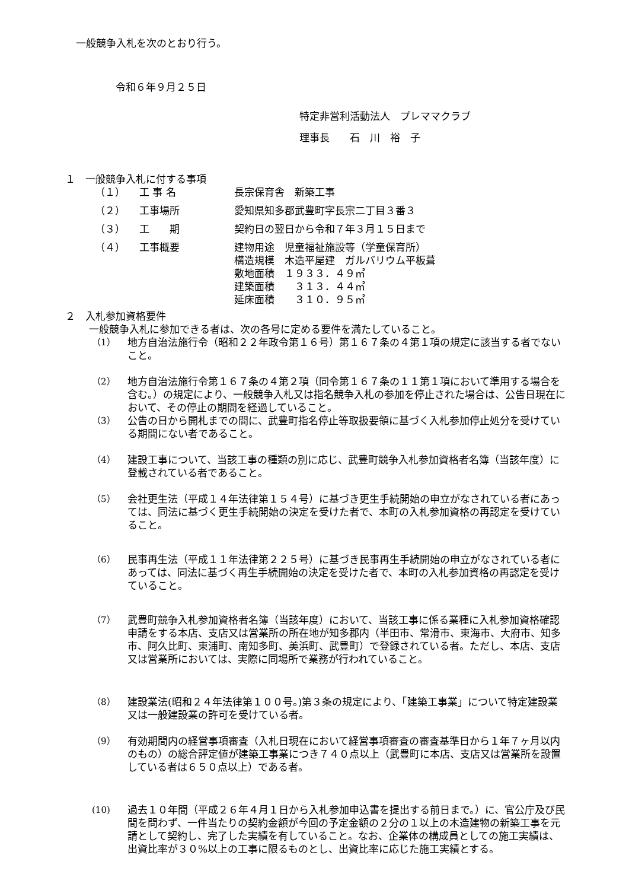一般競争入札を次のとおり行う。
令和６年９月２５日
特定非営利活動法人　プレママクラブ
理事長　　石　川　裕　子
１　一般競争入札に付する事項
（１） 工 事 名 長宗保育舎　新築工事
（２） 工事場所 愛知県知多郡武豊町字長宗二丁目３番３
（３） 工　　期 契約日の翌日から令和７年３月１５日まで
（４） 工事概要 建物用途　児童福祉施設等（学童保育所）
構造規模　木造平屋建　ガルバリウム平板葺
敷地面積　１９３３．４９㎡
建築面積　　３１３．４４㎡
延床面積　　３１０．９５㎡
２　入札参加資格要件
一般競争入札に参加できる者は、次の各号に定める要件を満たしていること。
（1） 地方自治法施行令（昭和２２年政令第１６号）第１６７条の４第１項の規定に該当する者でないこと。
（2） 地方自治法施行令第１６７条の４第２項（同令第１６７条の１１第１項において準用する場合を含む。）の規定により、一般競争入札又は指名競争入札の参加を停止された場合は、公告日現在において、その停止の期間を経過していること。
（3） 公告の日から開札までの間に、武豊町指名停止等取扱要領に基づく入札参加停止処分を受けている期間にない者であること。
（4） 建設工事について、当該工事の種類の別に応じ、武豊町競争入札参加資格者名簿（当該年度）に登載されている者であること。
（5） 会社更生法（平成１４年法律第１５４号）に基づき更生手続開始の申立がなされている者にあっては、同法に基づく更生手続開始の決定を受けた者で、本町の入札参加資格の再認定を受けていること。
（6） 民事再生法（平成１１年法律第２２５号）に基づき民事再生手続開始の申立がなされている者にあっては、同法に基づく再生手続開始の決定を受けた者で、本町の入札参加資格の再認定を受けていること。
（7） 武豊町競争入札参加資格者名簿（当該年度）において、当該工事に係る業種に入札参加資格確認申請をする本店、支店又は営業所の所在地が知多郡内（半田市、常滑市、東海市、大府市、知多市、阿久比町、東浦町、南知多町、美浜町、武豊町）で登録されている者。ただし、本店、支店又は営業所においては、実際に同場所で業務が行われていること。
（8） 建設業法(昭和２４年法律第１００号。)第３条の規定により、「建築工事業」について特定建設業又は一般建設業の許可を受けている者。
（9） 有効期間内の経営事項審査（入札日現在において経営事項審査の審査基準日から１年７ヶ月以内のもの）の総合評定値が建築工事業につき７４０点以上（武豊町に本店、支店又は営業所を設置している者は６５０点以上）である者。
(10) 過去１０年間（平成２６年４月１日から入札参加申込書を提出する前日まで。）に、官公庁及び民間を問わず、一件当たりの契約金額が今回の予定金額の２分の１以上の木造建物の新築工事を元請として契約し、完了した実績を有していること。なお、企業体の構成員としての施工実績は、出資比率が３０%以上の工事に限るものとし、出資比率に応じた施工実績とする。